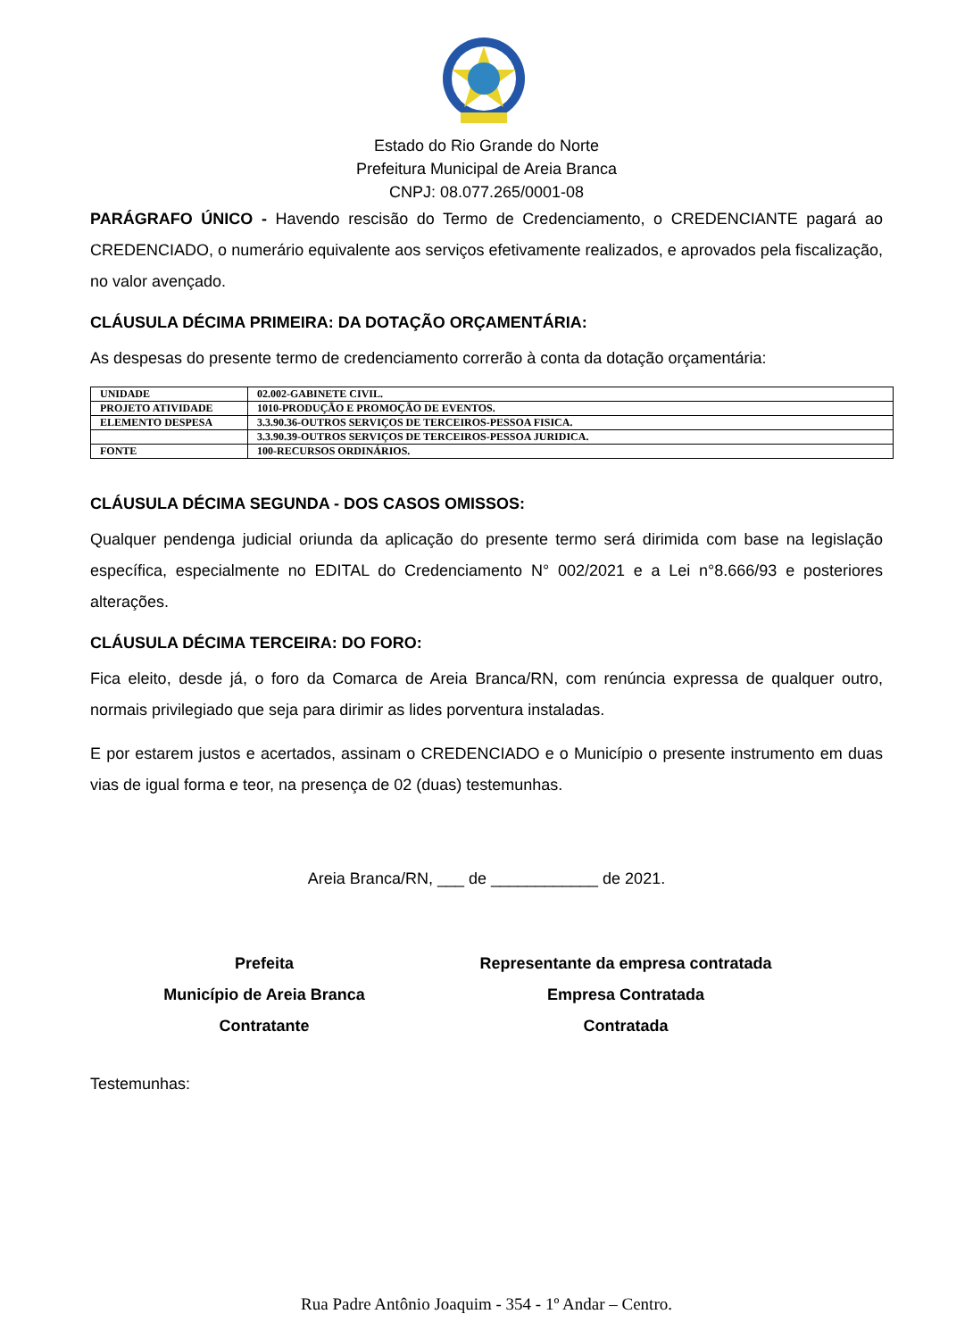Estado do Rio Grande do Norte
Prefeitura Municipal de Areia Branca
CNPJ: 08.077.265/0001-08
PARÁGRAFO ÚNICO - Havendo rescisão do Termo de Credenciamento, o CREDENCIANTE pagará ao CREDENCIADO, o numerário equivalente aos serviços efetivamente realizados, e aprovados pela fiscalização, no valor avençado.
CLÁUSULA DÉCIMA PRIMEIRA: DA DOTAÇÃO ORÇAMENTÁRIA:
As despesas do presente termo de credenciamento correrão à conta da dotação orçamentária:
| UNIDADE | 02.002-GABINETE CIVIL. |
| PROJETO ATIVIDADE | 1010-PRODUÇÃO E PROMOÇÃO DE EVENTOS. |
| ELEMENTO DESPESA | 3.3.90.36-OUTROS SERVIÇOS DE TERCEIROS-PESSOA FISICA. |
| | 3.3.90.39-OUTROS SERVIÇOS DE TERCEIROS-PESSOA JURIDICA. |
| FONTE | 100-RECURSOS ORDINÁRIOS. |
CLÁUSULA DÉCIMA SEGUNDA - DOS CASOS OMISSOS:
Qualquer pendenga judicial oriunda da aplicação do presente termo será dirimida com base na legislação específica, especialmente no EDITAL do Credenciamento N° 002/2021 e a Lei n°8.666/93 e posteriores alterações.
CLÁUSULA DÉCIMA TERCEIRA: DO FORO:
Fica eleito, desde já, o foro da Comarca de Areia Branca/RN, com renúncia expressa de qualquer outro, normais privilegiado que seja para dirimir as lides porventura instaladas.
E por estarem justos e acertados, assinam o CREDENCIADO e o Município o presente instrumento em duas vias de igual forma e teor, na presença de 02 (duas) testemunhas.
Areia Branca/RN, ___ de ____________ de 2021.
Prefeita
Município de Areia Branca
Contratante
Representante da empresa contratada
Empresa Contratada
Contratada
Testemunhas:
Rua Padre Antônio Joaquim - 354 - 1º Andar – Centro.